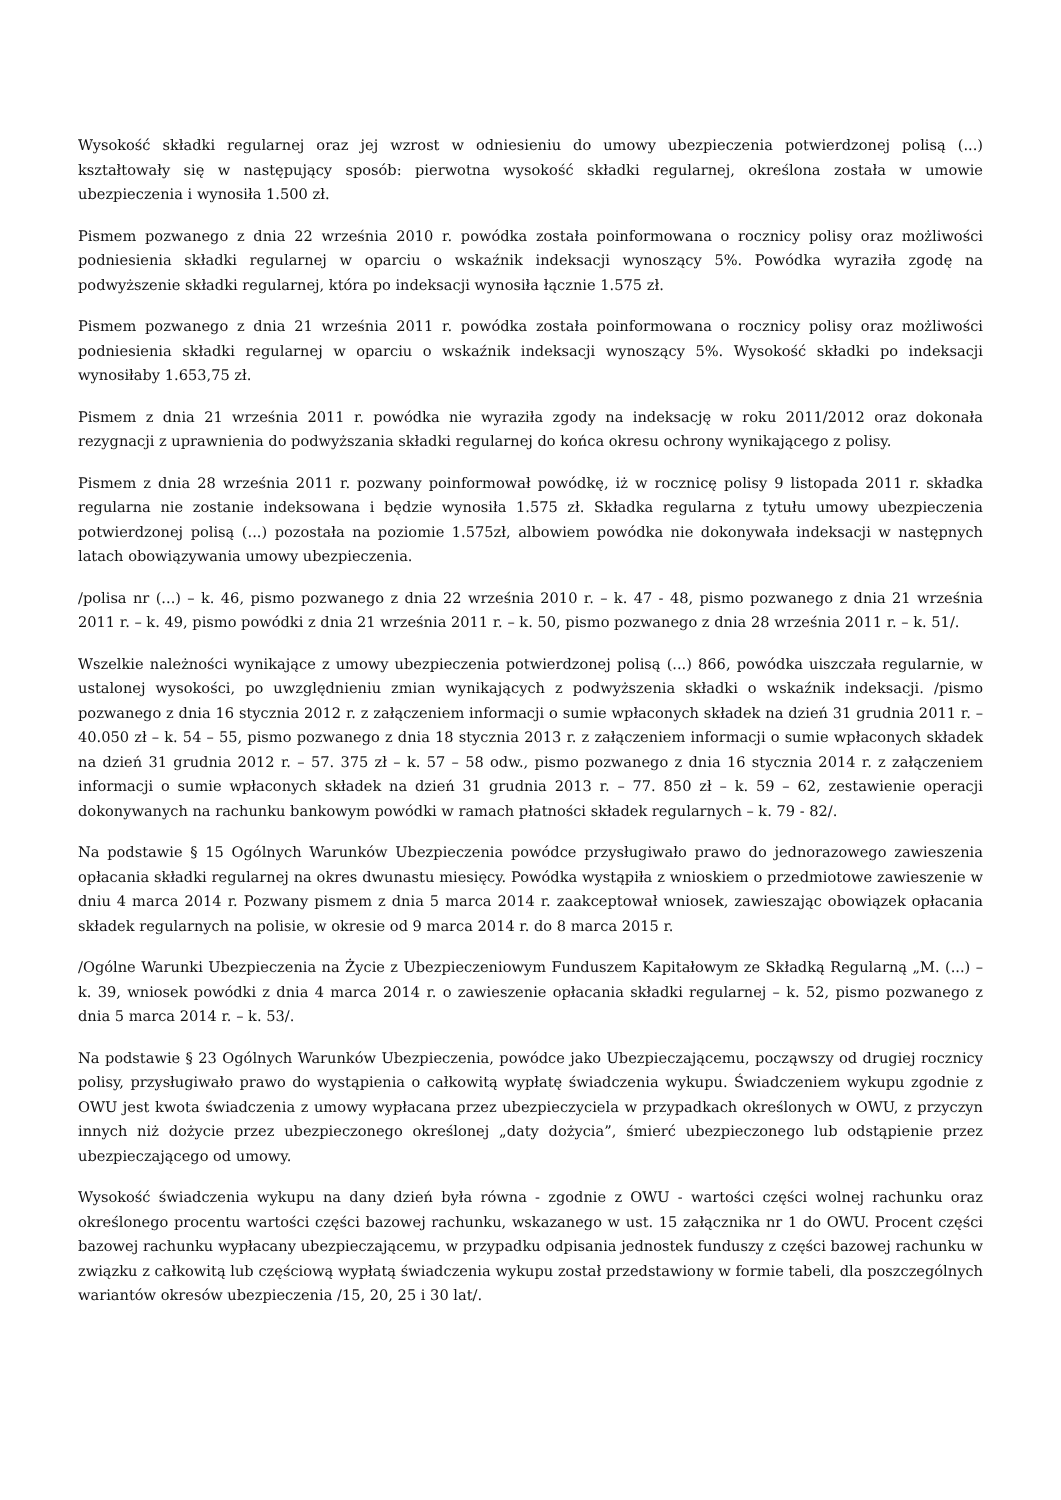Wysokość składki regularnej oraz jej wzrost w odniesieniu do umowy ubezpieczenia potwierdzonej polisą (...) kształtowały się w następujący sposób: pierwotna wysokość składki regularnej, określona została w umowie ubezpieczenia i wynosiła 1.500 zł.
Pismem pozwanego z dnia 22 września 2010 r. powódka została poinformowana o rocznicy polisy oraz możliwości podniesienia składki regularnej w oparciu o wskaźnik indeksacji wynoszący 5%. Powódka wyraziła zgodę na podwyższenie składki regularnej, która po indeksacji wynosiła łącznie 1.575 zł.
Pismem pozwanego z dnia 21 września 2011 r. powódka została poinformowana o rocznicy polisy oraz możliwości podniesienia składki regularnej w oparciu o wskaźnik indeksacji wynoszący 5%. Wysokość składki po indeksacji wynosiłaby 1.653,75 zł.
Pismem z dnia 21 września 2011 r. powódka nie wyraziła zgody na indeksację w roku 2011/2012 oraz dokonała rezygnacji z uprawnienia do podwyższania składki regularnej do końca okresu ochrony wynikającego z polisy.
Pismem z dnia 28 września 2011 r. pozwany poinformował powódkę, iż w rocznicę polisy 9 listopada 2011 r. składka regularna nie zostanie indeksowana i będzie wynosiła 1.575 zł. Składka regularna z tytułu umowy ubezpieczenia potwierdzonej polisą (...) pozostała na poziomie 1.575zł, albowiem powódka nie dokonywała indeksacji w następnych latach obowiązywania umowy ubezpieczenia.
/polisa nr (...) – k. 46, pismo pozwanego z dnia 22 września 2010 r. – k. 47 - 48, pismo pozwanego z dnia 21 września 2011 r. – k. 49, pismo powódki z dnia 21 września 2011 r. – k. 50, pismo pozwanego z dnia 28 września 2011 r. – k. 51/.
Wszelkie należności wynikające z umowy ubezpieczenia potwierdzonej polisą (...) 866, powódka uiszczała regularnie, w ustalonej wysokości, po uwzględnieniu zmian wynikających z podwyższenia składki o wskaźnik indeksacji. /pismo pozwanego z dnia 16 stycznia 2012 r. z załączeniem informacji o sumie wpłaconych składek na dzień 31 grudnia 2011 r. – 40.050 zł – k. 54 – 55, pismo pozwanego z dnia 18 stycznia 2013 r. z załączeniem informacji o sumie wpłaconych składek na dzień 31 grudnia 2012 r. – 57. 375 zł – k. 57 – 58 odw., pismo pozwanego z dnia 16 stycznia 2014 r. z załączeniem informacji o sumie wpłaconych składek na dzień 31 grudnia 2013 r. – 77. 850 zł – k. 59 – 62, zestawienie operacji dokonywanych na rachunku bankowym powódki w ramach płatności składek regularnych – k. 79 - 82/.
Na podstawie § 15 Ogólnych Warunków Ubezpieczenia powódce przysługiwało prawo do jednorazowego zawieszenia opłacania składki regularnej na okres dwunastu miesięcy. Powódka wystąpiła z wnioskiem o przedmiotowe zawieszenie w dniu 4 marca 2014 r. Pozwany pismem z dnia 5 marca 2014 r. zaakceptował wniosek, zawieszając obowiązek opłacania składek regularnych na polisie, w okresie od 9 marca 2014 r. do 8 marca 2015 r.
/Ogólne Warunki Ubezpieczenia na Życie z Ubezpieczeniowym Funduszem Kapitałowym ze Składką Regularną „M. (...) – k. 39, wniosek powódki z dnia 4 marca 2014 r. o zawieszenie opłacania składki regularnej – k. 52, pismo pozwanego z dnia 5 marca 2014 r. – k. 53/.
Na podstawie § 23 Ogólnych Warunków Ubezpieczenia, powódce jako Ubezpieczającemu, począwszy od drugiej rocznicy polisy, przysługiwało prawo do wystąpienia o całkowitą wypłatę świadczenia wykupu. Świadczeniem wykupu zgodnie z OWU jest kwota świadczenia z umowy wypłacana przez ubezpieczyciela w przypadkach określonych w OWU, z przyczyn innych niż dożycie przez ubezpieczonego określonej „daty dożycia”, śmierć ubezpieczonego lub odstąpienie przez ubezpieczającego od umowy.
Wysokość świadczenia wykupu na dany dzień była równa - zgodnie z OWU - wartości części wolnej rachunku oraz określonego procentu wartości części bazowej rachunku, wskazanego w ust. 15 załącznika nr 1 do OWU. Procent części bazowej rachunku wypłacany ubezpieczającemu, w przypadku odpisania jednostek funduszy z części bazowej rachunku w związku z całkowitą lub częściową wypłatą świadczenia wykupu został przedstawiony w formie tabeli, dla poszczególnych wariantów okresów ubezpieczenia /15, 20, 25 i 30 lat/.